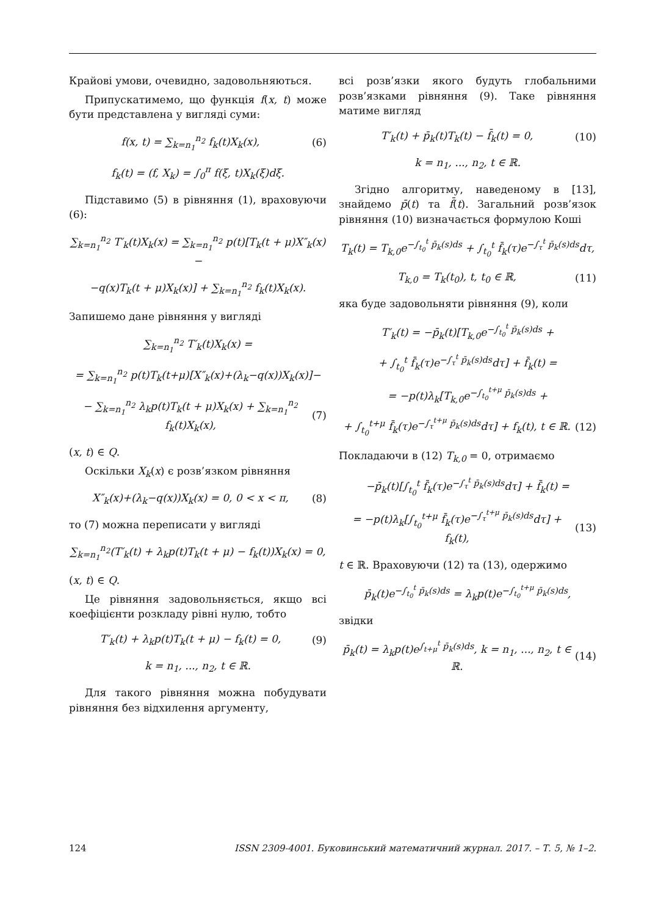Крайові умови, очевидно, задовольняються.
Припускатимемо, що функція f(x, t) може бути представлена у вигляді суми:
f(x, t) = ∑<sub>k=n<sub>1</sub></sub><sup>n<sub>2</sub></sup> f<sub>k</sub>(t)X<sub>k</sub>(x), (6)
f<sub>k</sub>(t) = (f, X<sub>k</sub>) = ∫<sub>0</sub><sup>π</sup> f(ξ, t)X<sub>k</sub>(ξ)dξ.
Підставимо (5) в рівняння (1), враховуючи (6):
∑<sub>k=n<sub>1</sub></sub><sup>n<sub>2</sub></sup> T′<sub>k</sub>(t)X<sub>k</sub>(x) = ∑<sub>k=n<sub>1</sub></sub><sup>n<sub>2</sub></sup> p(t)[T<sub>k</sub>(t + μ)X″<sub>k</sub>(x)−
−q(x)T<sub>k</sub>(t + μ)X<sub>k</sub>(x)] + ∑<sub>k=n<sub>1</sub></sub><sup>n<sub>2</sub></sup> f<sub>k</sub>(t)X<sub>k</sub>(x).
Запишемо дане рівняння у вигляді
∑<sub>k=n<sub>1</sub></sub><sup>n<sub>2</sub></sup> T′<sub>k</sub>(t)X<sub>k</sub>(x) =
= ∑<sub>k=n<sub>1</sub></sub><sup>n<sub>2</sub></sup> p(t)T<sub>k</sub>(t+μ)[X″<sub>k</sub>(x)+(λ<sub>k</sub>−q(x))X<sub>k</sub>(x)]−
− ∑<sub>k=n<sub>1</sub></sub><sup>n<sub>2</sub></sup> λ<sub>k</sub>p(t)T<sub>k</sub>(t + μ)X<sub>k</sub>(x) + ∑<sub>k=n<sub>1</sub></sub><sup>n<sub>2</sub></sup> f<sub>k</sub>(t)X<sub>k</sub>(x), (7)
(x, t) ∈ Q.
Оскільки X<sub>k</sub>(x) є розв’язком рівняння
X″<sub>k</sub>(x)+(λ<sub>k</sub>−q(x))X<sub>k</sub>(x) = 0, 0 < x < π, (8)
то (7) можна переписати у вигляді
∑<sub>k=n<sub>1</sub></sub><sup>n<sub>2</sub></sup>(T′<sub>k</sub>(t) + λ<sub>k</sub>p(t)T<sub>k</sub>(t + μ) − f<sub>k</sub>(t))X<sub>k</sub>(x) = 0,
(x, t) ∈ Q.
Це рівняння задовольняється, якщо всі коефіцієнти розкладу рівні нулю, тобто
T′<sub>k</sub>(t) + λ<sub>k</sub>p(t)T<sub>k</sub>(t + μ) − f<sub>k</sub>(t) = 0, (9)
k = n<sub>1</sub>, ..., n<sub>2</sub>, t ∈ ℝ.
Для такого рівняння можна побудувати рівняння без відхилення аргументу,
всі розв’язки якого будуть глобальними розв’язками рівняння (9). Таке рівняння матиме вигляд
T′<sub>k</sub>(t) + p̄<sub>k</sub>(t)T<sub>k</sub>(t) − f̄<sub>k</sub>(t) = 0, (10)
k = n<sub>1</sub>, ..., n<sub>2</sub>, t ∈ ℝ.
Згідно алгоритму, наведеному в [13], знайдемо p̄(t) та f̄(t). Загальний розв’язок рівняння (10) визначається формулою Коші
T<sub>k</sub>(t) = T<sub>k,0</sub>e<sup>−∫<sub>t<sub>0</sub></sub><sup>t</sup> p̄<sub>k</sub>(s)ds</sup> + ∫<sub>t<sub>0</sub></sub><sup>t</sup> f̄<sub>k</sub>(τ)e<sup>−∫<sub>τ</sub><sup>t</sup> p̄<sub>k</sub>(s)ds</sup>dτ,
T<sub>k,0</sub> = T<sub>k</sub>(t<sub>0</sub>), t, t<sub>0</sub> ∈ ℝ, (11)
яка буде задовольняти рівняння (9), коли
T′<sub>k</sub>(t) = −p̄<sub>k</sub>(t)[T<sub>k,0</sub>e<sup>−∫<sub>t<sub>0</sub></sub><sup>t</sup> p̄<sub>k</sub>(s)ds</sup> +
+ ∫<sub>t<sub>0</sub></sub><sup>t</sup> f̄<sub>k</sub>(τ)e<sup>−∫<sub>τ</sub><sup>t</sup> p̄<sub>k</sub>(s)ds</sup>dτ] + f̄<sub>k</sub>(t) =
= −p(t)λ<sub>k</sub>[T<sub>k,0</sub>e<sup>−∫<sub>t<sub>0</sub></sub><sup>t+μ</sup> p̄<sub>k</sub>(s)ds</sup> +
+ ∫<sub>t<sub>0</sub></sub><sup>t+μ</sup> f̄<sub>k</sub>(τ)e<sup>−∫<sub>τ</sub><sup>t+μ</sup> p̄<sub>k</sub>(s)ds</sup>dτ] + f<sub>k</sub>(t), t ∈ ℝ. (12)
Покладаючи в (12) T<sub>k,0</sub> = 0, отримаємо
−p̄<sub>k</sub>(t)[∫<sub>t<sub>0</sub></sub><sup>t</sup> f̄<sub>k</sub>(τ)e<sup>−∫<sub>τ</sub><sup>t</sup> p̄<sub>k</sub>(s)ds</sup>dτ] + f̄<sub>k</sub>(t) =
= −p(t)λ<sub>k</sub>[∫<sub>t<sub>0</sub></sub><sup>t+μ</sup> f̄<sub>k</sub>(τ)e<sup>−∫<sub>τ</sub><sup>t+μ</sup> p̄<sub>k</sub>(s)ds</sup>dτ] + f<sub>k</sub>(t), (13)
t ∈ ℝ. Враховуючи (12) та (13), одержимо
p̄<sub>k</sub>(t)e<sup>−∫<sub>t<sub>0</sub></sub><sup>t</sup> p̄<sub>k</sub>(s)ds</sup> = λ<sub>k</sub>p(t)e<sup>−∫<sub>t<sub>0</sub></sub><sup>t+μ</sup> p̄<sub>k</sub>(s)ds</sup>,
звідки
p̄<sub>k</sub>(t) = λ<sub>k</sub>p(t)e<sup>∫<sub>t+μ</sub><sup>t</sup> p̄<sub>k</sub>(s)ds</sup>, k = n<sub>1</sub>, ..., n<sub>2</sub>, t ∈ ℝ. (14)
124 ISSN 2309-4001. Буковинський математичний журнал. 2017. – Т. 5, № 1–2.